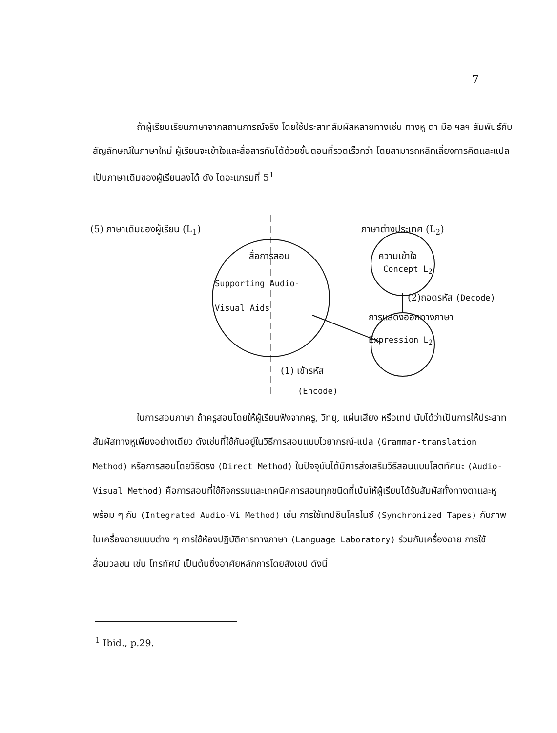7
ถ้าผู้เรียนเรียนภาษาจากสถานการณ์จริง โดยใช้ประสาทสัมผัสหลายทางเช่น ทางหู ตา มือ ฯลฯ สัมพันธ์กับสัญลักษณ์ในภาษาใหม่ ผู้เรียนจะเข้าใจและสื่อสารกันได้ด้วยขั้นตอนที่รวดเร็วกว่า โดยสามารถหลีกเลี่ยงการคิดและแปลเป็นภาษาเดิมของผู้เรียนลงได้ ดัง ไดอะแกรมที่ 5<sup>1</sup>
(5) ภาษาเดิมของผู้เรียน (L<sub>1</sub>) ภาษาต่างประเทศ (L<sub>2</sub>)
สื่อการสอน
Supporting Audio-
Visual Aids
ความเข้าใจ
Concept L<sub>2</sub>
(2)ถอดรหัส (Decode)
การแสดงออกทางภาษา
Expression L<sub>2</sub>
(1) เข้ารหัส
(Encode)
ในการสอนภาษา ถ้าครูสอนโดยให้ผู้เรียนฟังจากครู, วิทยุ, แผ่นเสียง หรือเทป นับได้ว่าเป็นการให้ประสาทสัมผัสทางหูเพียงอย่างเดียว ดังเช่นที่ใช้กันอยู่ในวิธีการสอนแบบไวยากรณ์-แปล (Grammar-translation Method) หรือการสอนโดยวิธีตรง (Direct Method) ในปัจจุบันได้มีการส่งเสริมวิธีสอนแบบโสตทัศนะ (Audio-Visual Method) คือการสอนที่ใช้กิจกรรมและเทคนิคการสอนทุกชนิดที่เน้นให้ผู้เรียนได้รับสัมผัสทั้งทางตาและหูพร้อม ๆ กัน (Integrated Audio-Vi Method) เช่น การใช้เทปซินโครไนซ์ (Synchronized Tapes) กับภาพในเครื่องฉายแบบต่าง ๆ การใช้ห้องปฏิบัติการทางภาษา (Language Laboratory) ร่วมกับเครื่องฉาย การใช้สื่อมวลชน เช่น โทรทัศน์ เป็นต้นซึ่งอาศัยหลักการโดยสังเขป ดังนี้
<sup>1</sup> Ibid., p.29.